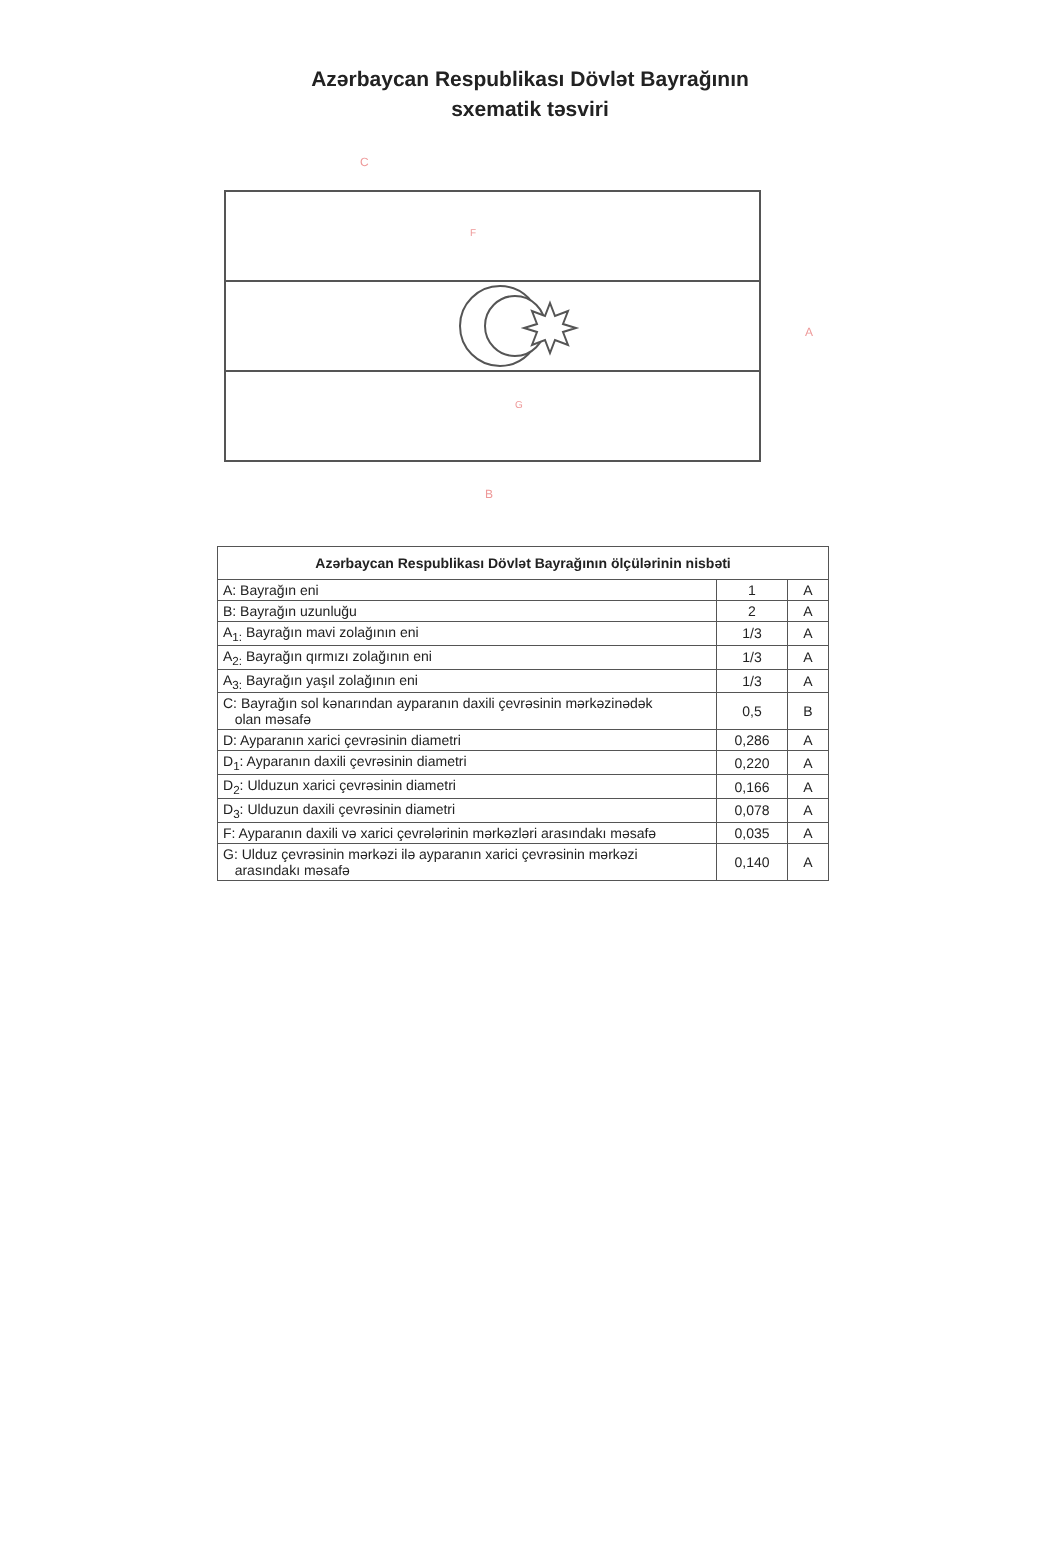Azərbaycan Respublikası Dövlət Bayrağının
sxematik təsviri
C
B
A
G
F
| Azərbaycan Respublikası Dövlət Bayrağının ölçülərinin nisbəti | | |
| --- | --- | --- |
| A: Bayrağın eni | 1 | A |
| B: Bayrağın uzunluğu | 2 | A |
| A<sub>1:</sub> Bayrağın mavi zolağının eni | 1/3 | A |
| A<sub>2:</sub> Bayrağın qırmızı zolağının eni | 1/3 | A |
| A<sub>3:</sub> Bayrağın yaşıl zolağının eni | 1/3 | A |
| C: Bayrağın sol kənarından ayparanın daxili çevrəsinin mərkəzinədək olan məsafə | 0,5 | B |
| D: Ayparanın xarici çevrəsinin diametri | 0,286 | A |
| D<sub>1</sub>: Ayparanın daxili çevrəsinin diametri | 0,220 | A |
| D<sub>2</sub>: Ulduzun xarici çevrəsinin diametri | 0,166 | A |
| D<sub>3</sub>: Ulduzun daxili çevrəsinin diametri | 0,078 | A |
| F: Ayparanın daxili və xarici çevrələrinin mərkəzləri arasındakı məsafə | 0,035 | A |
| G: Ulduz çevrəsinin mərkəzi ilə ayparanın xarici çevrəsinin mərkəzi arasındakı məsafə | 0,140 | A |